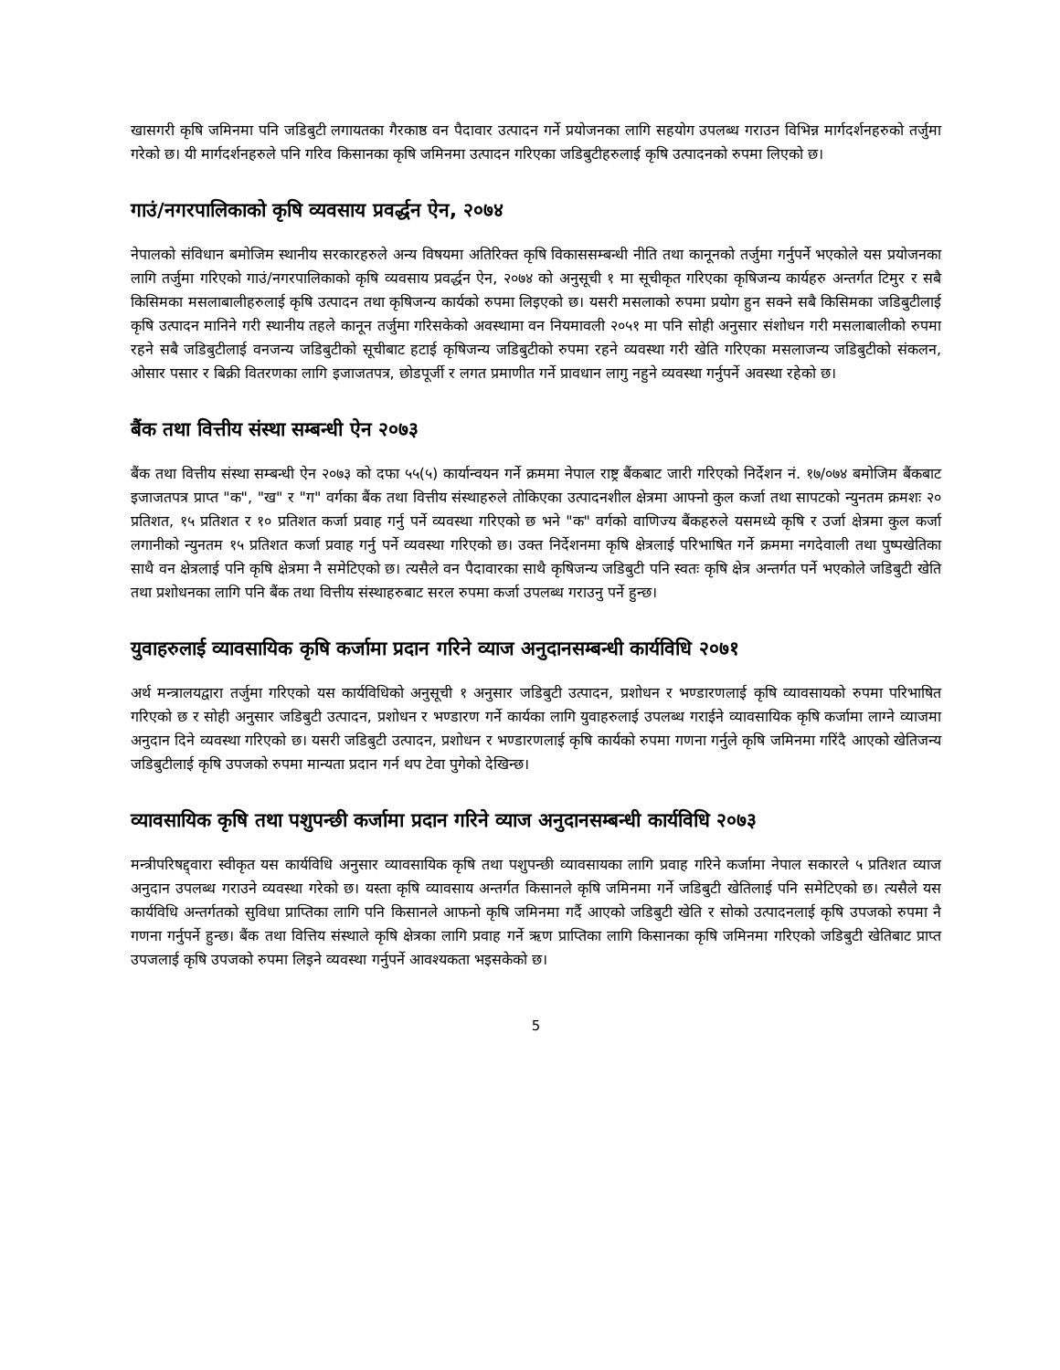खासगरी कृषि जमिनमा पनि जडिबुटी लगायतका गैरकाष्ठ वन पैदावार उत्पादन गर्ने प्रयोजनका लागि सहयोग उपलब्ध गराउन विभिन्न मार्गदर्शनहरुको तर्जुमा गरेको छ। यी मार्गदर्शनहरुले पनि गरिव किसानका कृषि जमिनमा उत्पादन गरिएका जडिबुटीहरुलाई कृषि उत्पादनको रुपमा लिएको छ।
गाउं/नगरपालिकाको कृषि व्यवसाय प्रवर्द्धन ऐन, २०७४
नेपालको संविधान बमोजिम स्थानीय सरकारहरुले अन्य विषयमा अतिरिक्त कृषि विकाससम्बन्धी नीति तथा कानूनको तर्जुमा गर्नुपर्ने भएकोले यस प्रयोजनका लागि तर्जुमा गरिएको गाउं/नगरपालिकाको कृषि व्यवसाय प्रवर्द्धन ऐन, २०७४ को अनुसूची १ मा सूचीकृत गरिएका कृषिजन्य कार्यहरु अन्तर्गत टिमुर र सबै किसिमका मसलाबालीहरुलाई कृषि उत्पादन तथा कृषिजन्य कार्यको रुपमा लिइएको छ। यसरी मसलाको रुपमा प्रयोग हुन सक्ने सबै किसिमका जडिबुटीलाई कृषि उत्पादन मानिने गरी स्थानीय तहले कानून तर्जुमा गरिसकेको अवस्थामा वन नियमावली २०५१ मा पनि सोही अनुसार संशोधन गरी मसलाबालीको रुपमा रहने सबै जडिबुटीलाई वनजन्य जडिबुटीको सूचीबाट हटाई कृषिजन्य जडिबुटीको रुपमा रहने व्यवस्था गरी खेति गरिएका मसलाजन्य जडिबुटीको संकलन, ओसार पसार र बिक्री वितरणका लागि इजाजतपत्र, छोडपूर्जी र लगत प्रमाणीत गर्ने प्रावधान लागु नहुने व्यवस्था गर्नुपर्ने अवस्था रहेको छ।
बैंक तथा वित्तीय संस्था सम्बन्धी ऐन २०७३
बैंक तथा वित्तीय संस्था सम्बन्धी ऐन २०७३ को दफा ५५(५) कार्यान्वयन गर्ने क्रममा नेपाल राष्ट्र बैंकबाट जारी गरिएको निर्देशन नं. १७/०७४ बमोजिम बैंकबाट इजाजतपत्र प्राप्त "क", "ख" र "ग" वर्गका बैंक तथा वित्तीय संस्थाहरुले तोकिएका उत्पादनशील क्षेत्रमा आफ्नो कुल कर्जा तथा सापटको न्युनतम क्रमशः २० प्रतिशत, १५ प्रतिशत र १० प्रतिशत कर्जा प्रवाह गर्नु पर्ने व्यवस्था गरिएको छ भने "क" वर्गको वाणिज्य बैंकहरुले यसमध्ये कृषि र उर्जा क्षेत्रमा कुल कर्जा लगानीको न्युनतम १५ प्रतिशत कर्जा प्रवाह गर्नु पर्ने व्यवस्था गरिएको छ। उक्त निर्देशनमा कृषि क्षेत्रलाई परिभाषित गर्ने क्रममा नगदेवाली तथा पुष्पखेतिका साथै वन क्षेत्रलाई पनि कृषि क्षेत्रमा नै समेटिएको छ। त्यसैले वन पैदावारका साथै कृषिजन्य जडिबुटी पनि स्वतः कृषि क्षेत्र अन्तर्गत पर्ने भएकोले जडिबुटी खेति तथा प्रशोधनका लागि पनि बैंक तथा वित्तीय संस्थाहरुबाट सरल रुपमा कर्जा उपलब्ध गराउनु पर्ने हुन्छ।
युवाहरुलाई व्यावसायिक कृषि कर्जामा प्रदान गरिने व्याज अनुदानसम्बन्धी कार्यविधि २०७१
अर्थ मन्त्रालयद्वारा तर्जुमा गरिएको यस कार्यविधिको अनुसूची १ अनुसार जडिबुटी उत्पादन, प्रशोधन र भण्डारणलाई कृषि व्यावसायको रुपमा परिभाषित गरिएको छ र सोही अनुसार जडिबुटी उत्पादन, प्रशोधन र भण्डारण गर्ने कार्यका लागि युवाहरुलाई उपलब्ध गराईने व्यावसायिक कृषि कर्जामा लाग्ने व्याजमा अनुदान दिने व्यवस्था गरिएको छ। यसरी जडिबुटी उत्पादन, प्रशोधन र भण्डारणलाई कृषि कार्यको रुपमा गणना गर्नुले कृषि जमिनमा गरिंदै आएको खेतिजन्य जडिबुटीलाई कृषि उपजको रुपमा मान्यता प्रदान गर्न थप टेवा पुगेको देखिन्छ।
व्यावसायिक कृषि तथा पशुपन्छी कर्जामा प्रदान गरिने व्याज अनुदानसम्बन्धी कार्यविधि २०७३
मन्त्रीपरिषद्द्वारा स्वीकृत यस कार्यविधि अनुसार व्यावसायिक कृषि तथा पशुपन्छी व्यावसायका लागि प्रवाह गरिने कर्जामा नेपाल सकारले ५ प्रतिशत व्याज अनुदान उपलब्ध गराउने व्यवस्था गरेको छ। यस्ता कृषि व्यावसाय अन्तर्गत किसानले कृषि जमिनमा गर्ने जडिबुटी खेतिलाई पनि समेटिएको छ। त्यसैले यस कार्यविधि अन्तर्गतको सुविधा प्राप्तिका लागि पनि किसानले आफनो कृषि जमिनमा गर्दै आएको जडिबुटी खेति र सोको उत्पादनलाई कृषि उपजको रुपमा नै गणना गर्नुपर्ने हुन्छ। बैंक तथा वित्तिय संस्थाले कृषि क्षेत्रका लागि प्रवाह गर्ने ऋण प्राप्तिका लागि किसानका कृषि जमिनमा गरिएको जडिबुटी खेतिबाट प्राप्त उपजलाई कृषि उपजको रुपमा लिइने व्यवस्था गर्नुपर्ने आवश्यकता भइसकेको छ।
5